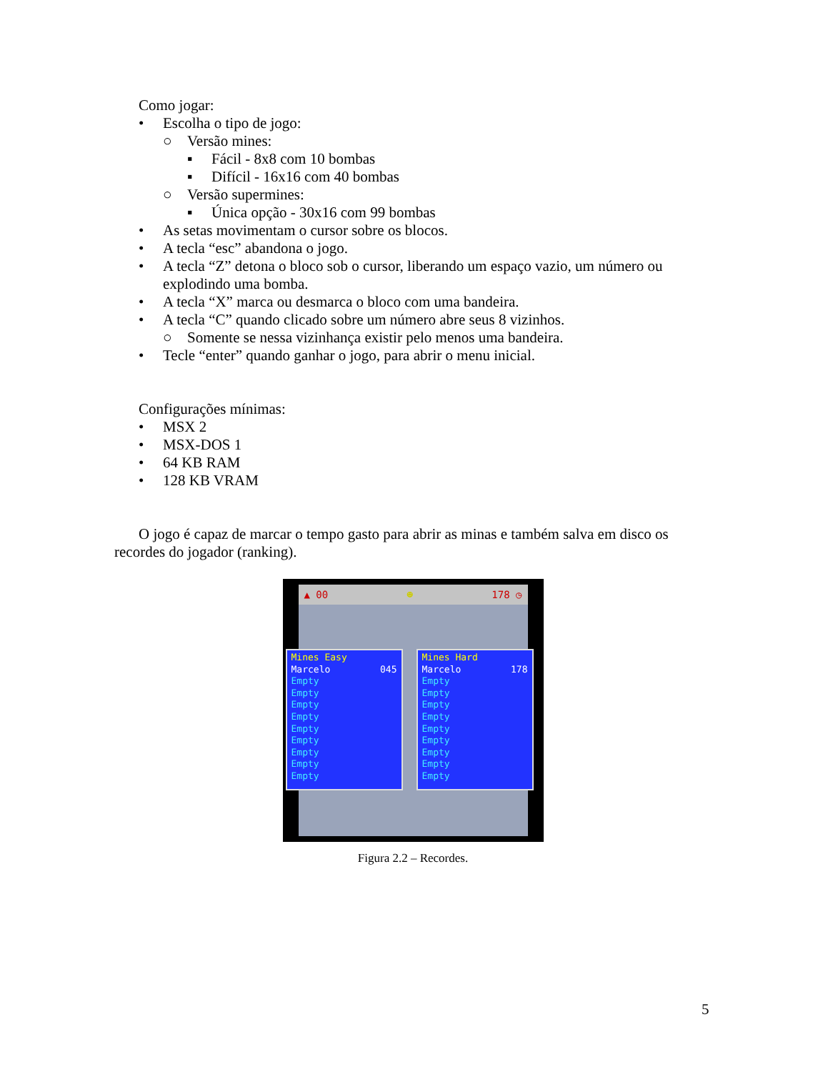Como jogar:
• Escolha o tipo de jogo:
○ Versão mines:
▪ Fácil - 8x8 com 10 bombas
▪ Difícil - 16x16 com 40 bombas
○ Versão supermines:
▪ Única opção - 30x16 com 99 bombas
• As setas movimentam o cursor sobre os blocos.
• A tecla “esc” abandona o jogo.
• A tecla “Z” detona o bloco sob o cursor, liberando um espaço vazio, um número ou explodindo uma bomba.
• A tecla “X” marca ou desmarca o bloco com uma bandeira.
• A tecla “C” quando clicado sobre um número abre seus 8 vizinhos.
○ Somente se nessa vizinhança existir pelo menos uma bandeira.
• Tecle “enter” quando ganhar o jogo, para abrir o menu inicial.
Configurações mínimas:
• MSX 2
• MSX-DOS 1
• 64 KB RAM
• 128 KB VRAM
O jogo é capaz de marcar o tempo gasto para abrir as minas e também salva em disco os recordes do jogador (ranking).
▲ 00 ☻ 178 ◷
Mines Easy
Marcelo 045
Empty
Empty
Empty
Empty
Empty
Empty
Empty
Empty
Empty
Mines Hard
Marcelo 178
Empty
Empty
Empty
Empty
Empty
Empty
Empty
Empty
Empty
Figura 2.2 – Recordes.
5